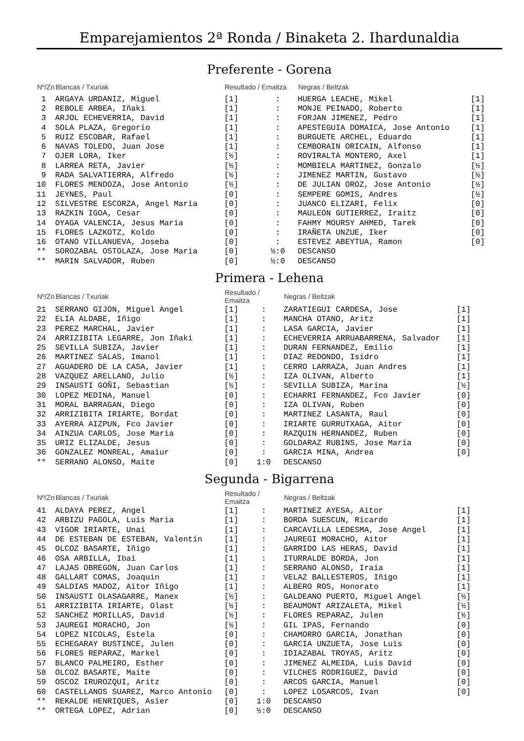Emparejamientos 2ª Ronda / Binaketa 2. Ihardunaldia
Preferente - Gorena
| Nº/Zn | Blancas / Txuriak | Resultado / Emaitza | | Negras / Beltzak | |
| --- | --- | --- | --- | --- | --- |
| 1 | ARGAYA URDANIZ, Miguel | [1] | : | HUERGA LEACHE, Mikel | [1] |
| 2 | REBOLE ARBEA, Iñaki | [1] | : | MONJE PEINADO, Roberto | [1] |
| 3 | ARJOL ECHEVERRIA, David | [1] | : | FORJAN JIMENEZ, Pedro | [1] |
| 4 | SOLA PLAZA, Gregorio | [1] | : | APESTEGUIA DOMAICA, Jose Antonio | [1] |
| 5 | RUIZ ESCOBAR, Rafael | [1] | : | BURGUETE ARCHEL, Eduardo | [1] |
| 6 | NAVAS TOLEDO, Juan Jose | [1] | : | CEMBORAIN ORICAIN, Alfonso | [1] |
| 7 | OJER LORA, Iker | [½] | : | ROVIRALTA MONTERO, Axel | [1] |
| 8 | LARREA RETA, Javier | [½] | : | MOMBIELA MARTINEZ, Gonzalo | [½] |
| 9 | RADA SALVATIERRA, Alfredo | [½] | : | JIMENEZ MARTIN, Gustavo | [½] |
| 10 | FLORES MENDOZA, Jose Antonio | [½] | : | DE JULIAN OROZ, Jose Antonio | [½] |
| 11 | JEYNES, Paul | [0] | : | SEMPERE GOMIS, Andres | [½] |
| 12 | SILVESTRE ESCORZA, Angel Maria | [0] | : | JUANCO ELIZARI, Felix | [0] |
| 13 | RAZKIN IGOA, Cesar | [0] | : | MAULEON GUTIERREZ, Iraitz | [0] |
| 14 | OYAGA VALENCIA, Jesus Maria | [0] | : | FAHMY MOURSY AHMED, Tarek | [0] |
| 15 | FLORES LAZKOTZ, Koldo | [0] | : | IRAÑETA UNZUE, Iker | [0] |
| 16 | OTANO VILLANUEVA, Joseba | [0] | : | ESTEVEZ ABEYTUA, Ramon | [0] |
| ** | SOROZABAL OSTOLAZA, Jose Maria | [0] | ½:0 | DESCANSO | |
| ** | MARIN SALVADOR, Ruben | [0] | ½:0 | DESCANSO | |
Primera - Lehena
| Nº/Zn | Blancas / Txuriak | Resultado / Emaitza | | Negras / Beltzak | |
| --- | --- | --- | --- | --- | --- |
| 21 | SERRANO GIJON, Miguel Angel | [1] | : | ZARATIEGUI CARDESA, Jose | [1] |
| 22 | ELIA ALDABE, Iñigo | [1] | : | MANCHA OTANO, Aritz | [1] |
| 23 | PEREZ MARCHAL, Javier | [1] | : | LASA GARCIA, Javier | [1] |
| 24 | ARRIZIBITA LEGARRE, Jon Iñaki | [1] | : | ECHEVERRIA ARRUABARRENA, Salvador | [1] |
| 25 | SEVILLA SUBIZA, Javier | [1] | : | DURAN FERNANDEZ, Emilio | [1] |
| 26 | MARTINEZ SALAS, Imanol | [1] | : | DIAZ REDONDO, Isidro | [1] |
| 27 | AGUADERO DE LA CASA, Javier | [1] | : | CERRO LARRAZA, Juan Andres | [1] |
| 28 | VAZQUEZ ARELLANO, Julio | [½] | : | IZA OLIVAN, Alberto | [1] |
| 29 | INSAUSTI GOÑI, Sebastian | [½] | : | SEVILLA SUBIZA, Marina | [½] |
| 30 | LOPEZ MEDINA, Manuel | [0] | : | ECHARRI FERNANDEZ, Fco Javier | [0] |
| 31 | MORAL BARRAGAN, Diego | [0] | : | IZA OLIVAN, Ruben | [0] |
| 32 | ARRIZIBITA IRIARTE, Bordat | [0] | : | MARTINEZ LASANTA, Raul | [0] |
| 33 | AYERRA AIZPUN, Fco Javier | [0] | : | IRIARTE GURRUTXAGA, Aitor | [0] |
| 34 | AINZUA CARLOS, Jose Maria | [0] | : | RAZQUIN HERNANDEZ, Ruben | [0] |
| 35 | URIZ ELIZALDE, Jesus | [0] | : | GOLDARAZ RUBINS, Jose Maria | [0] |
| 36 | GONZALEZ MONREAL, Amaiur | [0] | : | GARCIA MINA, Andrea | [0] |
| ** | SERRANO ALONSO, Maite | [0] | 1:0 | DESCANSO | |
Segunda - Bigarrena
| Nº/Zn | Blancas / Txuriak | Resultado / Emaitza | | Negras / Beltzak | |
| --- | --- | --- | --- | --- | --- |
| 41 | ALDAYA PEREZ, Angel | [1] | : | MARTINEZ AYESA, Aitor | [1] |
| 42 | ARBIZU PAGOLA, Luis Maria | [1] | : | BORDA SUESCUN, Ricardo | [1] |
| 43 | VIGOR IRIARTE, Unai | [1] | : | CARCAVILLA LEDESMA, Jose Angel | [1] |
| 44 | DE ESTEBAN DE ESTEBAN, Valentin | [1] | : | JAUREGI MORACHO, Aitor | [1] |
| 45 | OLCOZ BASARTE, Iñigo | [1] | : | GARRIDO LAS HERAS, David | [1] |
| 46 | OSA ARBILLA, Ibai | [1] | : | ITURRALDE BORDA, Jon | [1] |
| 47 | LAJAS OBREGON, Juan Carlos | [1] | : | SERRANO ALONSO, Iraia | [1] |
| 48 | GALLART COMAS, Joaquin | [1] | : | VELAZ BALLESTEROS, Iñigo | [1] |
| 49 | SALDIAS MADOZ, Aitor Iñigo | [1] | : | ALBERO ROS, Honorato | [1] |
| 50 | INSAUSTI OLASAGARRE, Manex | [½] | : | GALDEANO PUERTO, Miguel Angel | [½] |
| 51 | ARRIZIBITA IRIARTE, Olast | [½] | : | BEAUMONT ARIZALETA, Mikel | [½] |
| 52 | SANCHEZ MORILLAS, David | [½] | : | FLORES REPARAZ, Julen | [½] |
| 53 | JAUREGI MORACHO, Jon | [½] | : | GIL IPAS, Fernando | [0] |
| 54 | LOPEZ NICOLAS, Estela | [0] | : | CHAMORRO GARCIA, Jonathan | [0] |
| 55 | ECHEGARAY BUSTINCE, Julen | [0] | : | GARCIA UNZUETA, Jose Luis | [0] |
| 56 | FLORES REPARAZ, Markel | [0] | : | IDIAZABAL TROYAS, Aritz | [0] |
| 57 | BLANCO PALMEIRO, Esther | [0] | : | JIMENEZ ALMEIDA, Luis David | [0] |
| 58 | OLCOZ BASARTE, Maite | [0] | : | VILCHES RODRIGUEZ, David | [0] |
| 59 | OSCOZ IRUROZQUI, Aritz | [0] | : | ARCOS GARCIA, Manuel | [0] |
| 60 | CASTELLANOS SUAREZ, Marco Antonio | [0] | : | LOPEZ LOSARCOS, Ivan | [0] |
| ** | REKALDE HENRIQUES, Asier | [0] | 1:0 | DESCANSO | |
| ** | ORTEGA LOPEZ, Adrian | [0] | ½:0 | DESCANSO | |